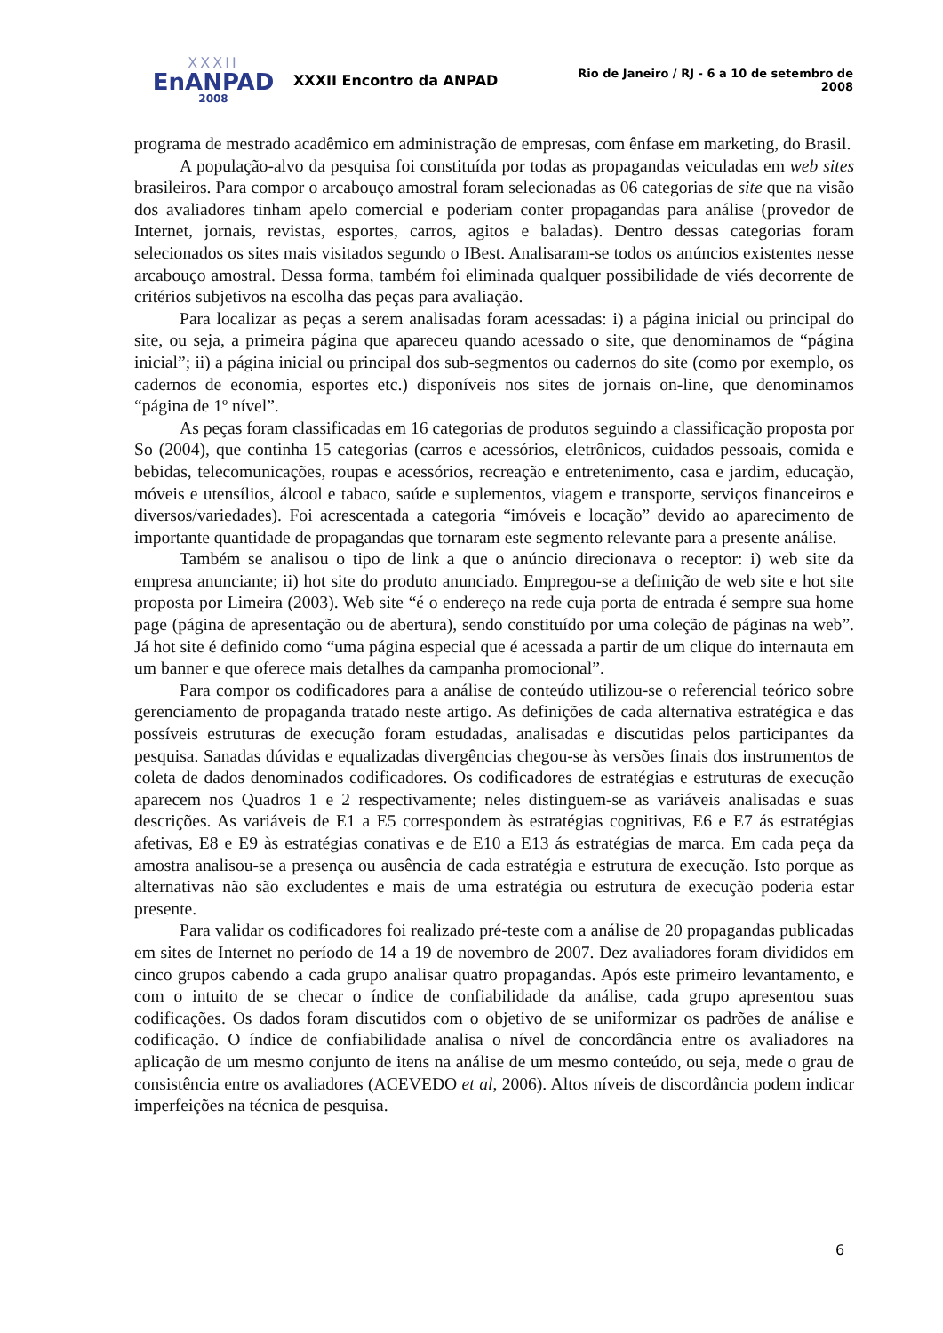XXXII
EnANPAD
2008
XXXII Encontro da ANPAD
Rio de Janeiro / RJ - 6 a 10 de setembro de 2008
programa de mestrado acadêmico em administração de empresas, com ênfase em marketing, do Brasil.
A população-alvo da pesquisa foi constituída por todas as propagandas veiculadas em web sites brasileiros. Para compor o arcabouço amostral foram selecionadas as 06 categorias de site que na visão dos avaliadores tinham apelo comercial e poderiam conter propagandas para análise (provedor de Internet, jornais, revistas, esportes, carros, agitos e baladas). Dentro dessas categorias foram selecionados os sites mais visitados segundo o IBest. Analisaram-se todos os anúncios existentes nesse arcabouço amostral. Dessa forma, também foi eliminada qualquer possibilidade de viés decorrente de critérios subjetivos na escolha das peças para avaliação.
Para localizar as peças a serem analisadas foram acessadas: i) a página inicial ou principal do site, ou seja, a primeira página que apareceu quando acessado o site, que denominamos de “página inicial”; ii) a página inicial ou principal dos sub-segmentos ou cadernos do site (como por exemplo, os cadernos de economia, esportes etc.) disponíveis nos sites de jornais on-line, que denominamos “página de 1º nível”.
As peças foram classificadas em 16 categorias de produtos seguindo a classificação proposta por So (2004), que continha 15 categorias (carros e acessórios, eletrônicos, cuidados pessoais, comida e bebidas, telecomunicações, roupas e acessórios, recreação e entretenimento, casa e jardim, educação, móveis e utensílios, álcool e tabaco, saúde e suplementos, viagem e transporte, serviços financeiros e diversos/variedades). Foi acrescentada a categoria “imóveis e locação” devido ao aparecimento de importante quantidade de propagandas que tornaram este segmento relevante para a presente análise.
Também se analisou o tipo de link a que o anúncio direcionava o receptor: i) web site da empresa anunciante; ii) hot site do produto anunciado. Empregou-se a definição de web site e hot site proposta por Limeira (2003). Web site “é o endereço na rede cuja porta de entrada é sempre sua home page (página de apresentação ou de abertura), sendo constituído por uma coleção de páginas na web”. Já hot site é definido como “uma página especial que é acessada a partir de um clique do internauta em um banner e que oferece mais detalhes da campanha promocional”.
Para compor os codificadores para a análise de conteúdo utilizou-se o referencial teórico sobre gerenciamento de propaganda tratado neste artigo. As definições de cada alternativa estratégica e das possíveis estruturas de execução foram estudadas, analisadas e discutidas pelos participantes da pesquisa. Sanadas dúvidas e equalizadas divergências chegou-se às versões finais dos instrumentos de coleta de dados denominados codificadores. Os codificadores de estratégias e estruturas de execução aparecem nos Quadros 1 e 2 respectivamente; neles distinguem-se as variáveis analisadas e suas descrições. As variáveis de E1 a E5 correspondem às estratégias cognitivas, E6 e E7 ás estratégias afetivas, E8 e E9 às estratégias conativas e de E10 a E13 ás estratégias de marca. Em cada peça da amostra analisou-se a presença ou ausência de cada estratégia e estrutura de execução. Isto porque as alternativas não são excludentes e mais de uma estratégia ou estrutura de execução poderia estar presente.
Para validar os codificadores foi realizado pré-teste com a análise de 20 propagandas publicadas em sites de Internet no período de 14 a 19 de novembro de 2007. Dez avaliadores foram divididos em cinco grupos cabendo a cada grupo analisar quatro propagandas. Após este primeiro levantamento, e com o intuito de se checar o índice de confiabilidade da análise, cada grupo apresentou suas codificações. Os dados foram discutidos com o objetivo de se uniformizar os padrões de análise e codificação. O índice de confiabilidade analisa o nível de concordância entre os avaliadores na aplicação de um mesmo conjunto de itens na análise de um mesmo conteúdo, ou seja, mede o grau de consistência entre os avaliadores (ACEVEDO et al, 2006). Altos níveis de discordância podem indicar imperfeições na técnica de pesquisa.
6